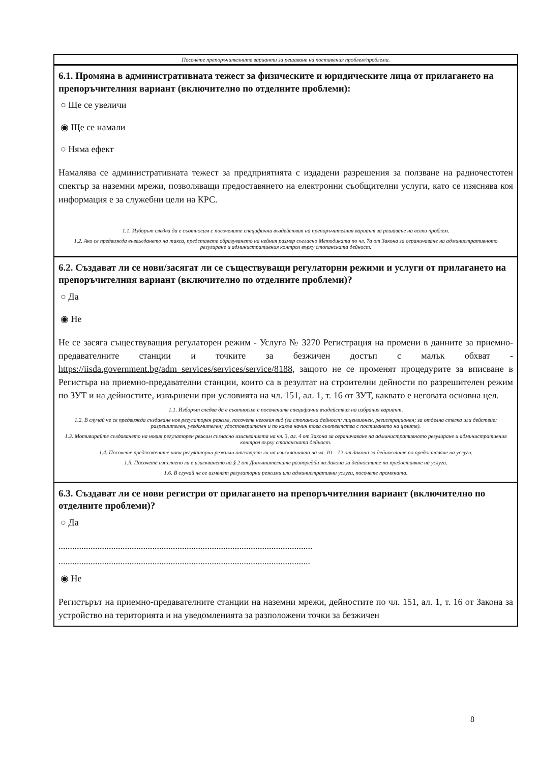Посочете препоръчителните варианти за решаване на поставения проблем/проблеми.
6.1. Промяна в административната тежест за физическите и юридическите лица от прилагането на препоръчителния вариант (включително по отделните проблеми):
○ Ще се увеличи
◉ Ще се намали
○ Няма ефект
Намалява се административната тежест за предприятията с издадени разрешения за ползване на радиочестотен спектър за наземни мрежи, позволяващи предоставянето на електронни съобщителни услуги, като се изяснява коя информация е за служебни цели на КРС.
1.1. Изборът следва да е съотносим с посочените специфични въздействия на препоръчителния вариант за решаване на всеки проблем.
1.2. Ако се предвижда въвеждането на такса, представете образуването на нейния размер съгласно Методиката по чл. 7а от Закона за ограничаване на административното регулиране и административния контрол върху стопанската дейност.
6.2. Създават ли се нови/засягат ли се съществуващи регулаторни режими и услуги от прилагането на препоръчителния вариант (включително по отделните проблеми)?
○ Да
◉ Не
Не се засяга съществуващия регулаторен режим - Услуга № 3270 Регистрация на промени в данните за приемно-предавателните станции и точките за безжичен достъп с малък обхват - https://iisda.government.bg/adm_services/services/service/8188, защото не се променят процедурите за вписване в Регистъра на приемно-предавателни станции, които са в резултат на строителни дейности по разрешителен режим по ЗУТ и на дейностите, извършени при условията на чл. 151, ал. 1, т. 16 от ЗУТ, каквато е неговата основна цел.
1.1. Изборът следва да е съотносим с посочените специфични въздействия на избрания вариант.
1.2. В случай че се предвижда създаване нов регулаторен режим, посочете неговия вид (за стопанска дейност: лицензионен, регистрационен; за отделна стелка или действие: разрешителен, уведомителен; удостоверителен и по какъв начин това съответства с постигането на целите).
1.3. Мотивирайте създаването на новия регулаторен режим съгласно изискванията на чл. 3, ал. 4 от Закона за ограничаване на административното регулиране и административния контрол върху стопанската дейност.
1.4. Посочете предложените нови регулаторни режими отговарят ли на изискванията на чл. 10 – 12 от Закона за дейностите по предоставяне на услуги.
1.5. Посочете изпълнено ли е изискването на § 2 от Допълнителните разпоредби на Закона за дейностите по предоставяне на услуги.
1.6. В случай че се изменят регулаторни режими или административни услуги, посочете промяната.
6.3. Създават ли се нови регистри от прилагането на препоръчителния вариант (включително по отделните проблеми)?
○ Да
...............................................................................................................
..............................................................................................................
◉ Не
Регистърът на приемно-предавателните станции на наземни мрежи, дейностите по чл. 151, ал. 1, т. 16 от Закона за устройство на територията и на уведомленията за разположени точки за безжичен
8